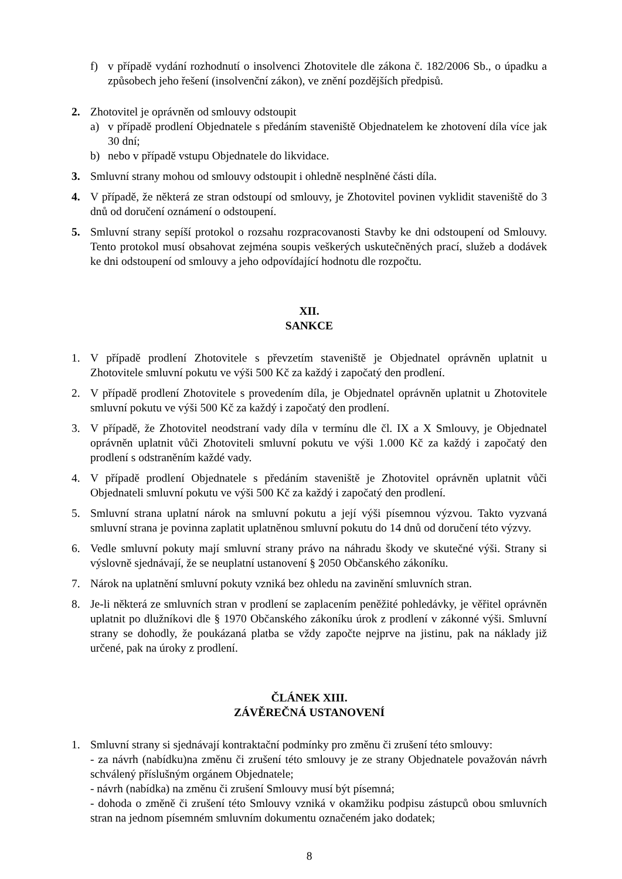f) v případě vydání rozhodnutí o insolvenci Zhotovitele dle zákona č. 182/2006 Sb., o úpadku a způsobech jeho řešení (insolvenční zákon), ve znění pozdějších předpisů.
2. Zhotovitel je oprávněn od smlouvy odstoupit
a) v případě prodlení Objednatele s předáním staveniště Objednatelem ke zhotovení díla více jak 30 dní;
b) nebo v případě vstupu Objednatele do likvidace.
3. Smluvní strany mohou od smlouvy odstoupit i ohledně nesplněné části díla.
4. V případě, že některá ze stran odstoupí od smlouvy, je Zhotovitel povinen vyklidit staveniště do 3 dnů od doručení oznámení o odstoupení.
5. Smluvní strany sepíší protokol o rozsahu rozpracovanosti Stavby ke dni odstoupení od Smlouvy. Tento protokol musí obsahovat zejména soupis veškerých uskutečněných prací, služeb a dodávek ke dni odstoupení od smlouvy a jeho odpovídající hodnotu dle rozpočtu.
XII.
SANKCE
1. V případě prodlení Zhotovitele s převzetím staveniště je Objednatel oprávněn uplatnit u Zhotovitele smluvní pokutu ve výši 500 Kč za každý i započatý den prodlení.
2. V případě prodlení Zhotovitele s provedením díla, je Objednatel oprávněn uplatnit u Zhotovitele smluvní pokutu ve výši 500 Kč za každý i započatý den prodlení.
3. V případě, že Zhotovitel neodstraní vady díla v termínu dle čl. IX a X Smlouvy, je Objednatel oprávněn uplatnit vůči Zhotoviteli smluvní pokutu ve výši 1.000 Kč za každý i započatý den prodlení s odstraněním každé vady.
4. V případě prodlení Objednatele s předáním staveniště je Zhotovitel oprávněn uplatnit vůči Objednateli smluvní pokutu ve výši 500 Kč za každý i započatý den prodlení.
5. Smluvní strana uplatní nárok na smluvní pokutu a její výši písemnou výzvou. Takto vyzvaná smluvní strana je povinna zaplatit uplatněnou smluvní pokutu do 14 dnů od doručení této výzvy.
6. Vedle smluvní pokuty mají smluvní strany právo na náhradu škody ve skutečné výši. Strany si výslovně sjednávají, že se neuplatní ustanovení § 2050 Občanského zákoníku.
7. Nárok na uplatnění smluvní pokuty vzniká bez ohledu na zavinění smluvních stran.
8. Je-li některá ze smluvních stran v prodlení se zaplacením peněžité pohledávky, je věřitel oprávněn uplatnit po dlužníkovi dle § 1970 Občanského zákoníku úrok z prodlení v zákonné výši. Smluvní strany se dohodly, že poukázaná platba se vždy započte nejprve na jistinu, pak na náklady již určené, pak na úroky z prodlení.
ČLÁNEK XIII.
ZÁVĚREČNÁ USTANOVENÍ
1. Smluvní strany si sjednávají kontraktační podmínky pro změnu či zrušení této smlouvy:
- za návrh (nabídku)na změnu či zrušení této smlouvy je ze strany Objednatele považován návrh schválený příslušným orgánem Objednatele;
- návrh (nabídka) na změnu či zrušení Smlouvy musí být písemná;
- dohoda o změně či zrušení této Smlouvy vzniká v okamžiku podpisu zástupců obou smluvních stran na jednom písemném smluvním dokumentu označeném jako dodatek;
8